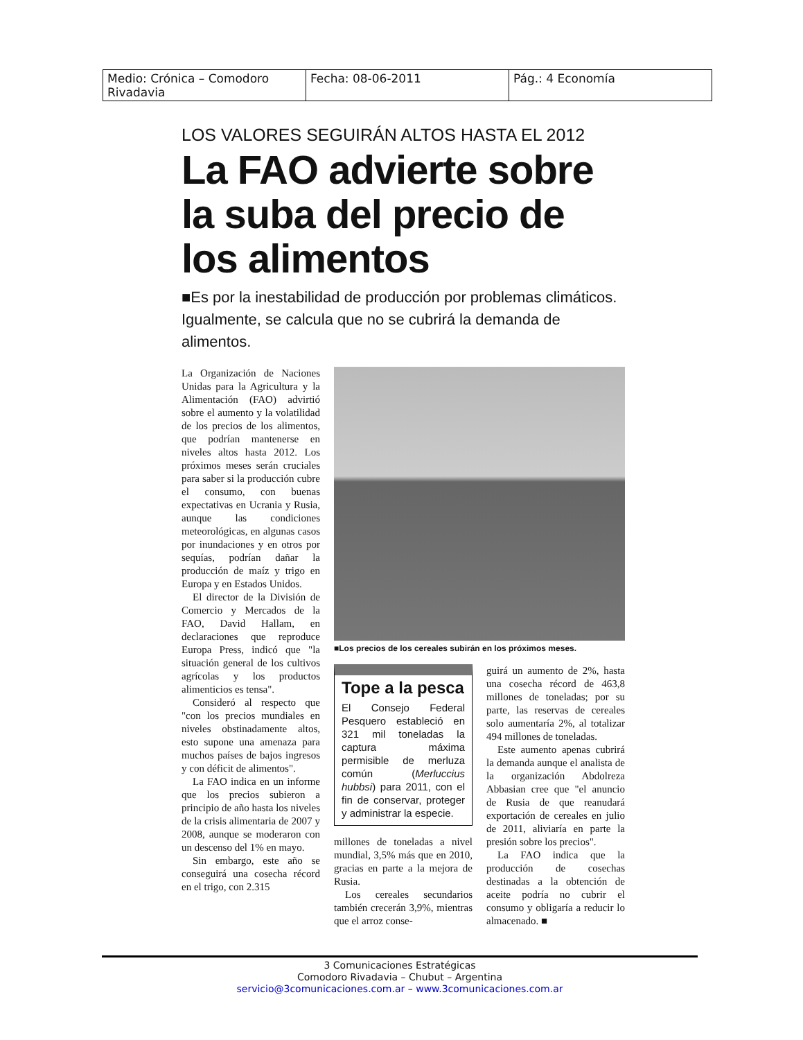| Medio: Crónica – Comodoro Rivadavia | Fecha: 08-06-2011 | Pág.: 4 Economía |
LOS VALORES SEGUIRÁN ALTOS HASTA EL 2012
La FAO advierte sobre la suba del precio de los alimentos
■Es por la inestabilidad de producción por problemas climáticos. Igualmente, se calcula que no se cubrirá la demanda de alimentos.
La Organización de Naciones Unidas para la Agricultura y la Alimentación (FAO) advirtió sobre el aumento y la volatilidad de los precios de los alimentos, que podrían mantenerse en niveles altos hasta 2012. Los próximos meses serán cruciales para saber si la producción cubre el consumo, con buenas expectativas en Ucrania y Rusia, aunque las condiciones meteorológicas, en algunas casos por inundaciones y en otros por sequías, podrían dañar la producción de maíz y trigo en Europa y en Estados Unidos.
El director de la División de Comercio y Mercados de la FAO, David Hallam, en declaraciones que reproduce Europa Press, indicó que "la situación general de los cultivos agrícolas y los productos alimenticios es tensa".
Consideró al respecto que "con los precios mundiales en niveles obstinadamente altos, esto supone una amenaza para muchos países de bajos ingresos y con déficit de alimentos".
La FAO indica en un informe que los precios subieron a principio de año hasta los niveles de la crisis alimentaria de 2007 y 2008, aunque se moderaron con un descenso del 1% en mayo.
Sin embargo, este año se conseguirá una cosecha récord en el trigo, con 2.315
■Los precios de los cereales subirán en los próximos meses.
Tope a la pesca
El Consejo Federal Pesquero estableció en 321 mil toneladas la captura máxima permisible de merluza común (Merluccius hubbsi) para 2011, con el fin de conservar, proteger y administrar la especie.
millones de toneladas a nivel mundial, 3,5% más que en 2010, gracias en parte a la mejora de Rusia.
Los cereales secundarios también crecerán 3,9%, mientras que el arroz conse-
guirá un aumento de 2%, hasta una cosecha récord de 463,8 millones de toneladas; por su parte, las reservas de cereales solo aumentaría 2%, al totalizar 494 millones de toneladas.
Este aumento apenas cubrirá la demanda aunque el analista de la organización Abdolreza Abbasian cree que "el anuncio de Rusia de que reanudará exportación de cereales en julio de 2011, aliviaría en parte la presión sobre los precios".
La FAO indica que la producción de cosechas destinadas a la obtención de aceite podría no cubrir el consumo y obligaría a reducir lo almacenado. ■
3 Comunicaciones Estratégicas
Comodoro Rivadavia – Chubut – Argentina
servicio@3comunicaciones.com.ar – www.3comunicaciones.com.ar